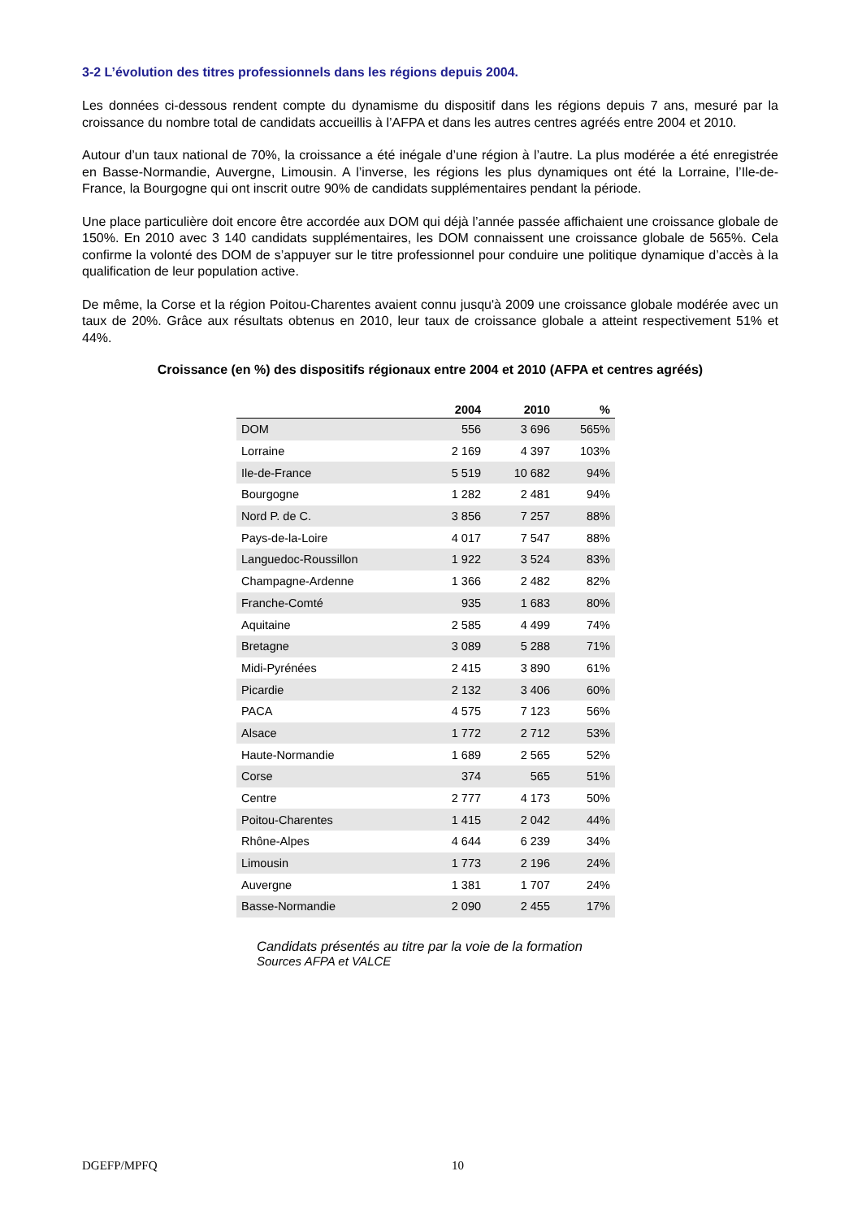3-2 L’évolution des titres professionnels dans les régions depuis 2004.
Les données ci-dessous rendent compte du dynamisme du dispositif dans les régions depuis 7 ans, mesuré par la croissance du nombre total de candidats accueillis à l’AFPA et dans les autres centres agréés entre 2004 et 2010.
Autour d’un taux national de 70%, la croissance a été inégale d’une région à l’autre. La plus modérée a été enregistrée en Basse-Normandie, Auvergne, Limousin. A l’inverse, les régions les plus dynamiques ont été la Lorraine, l’Ile-de-France, la Bourgogne qui ont inscrit outre 90% de candidats supplémentaires pendant la période.
Une place particulière doit encore être accordée aux DOM qui déjà l’année passée affichaient une croissance globale de 150%. En 2010 avec 3 140 candidats supplémentaires, les DOM connaissent une croissance globale de 565%. Cela confirme la volonté des DOM de s’appuyer sur le titre professionnel pour conduire une politique dynamique d’accès à la qualification de leur population active.
De même, la Corse et la région Poitou-Charentes avaient connu jusqu'à 2009 une croissance globale modérée avec un taux de 20%. Grâce aux résultats obtenus en 2010, leur taux de croissance globale a atteint respectivement 51% et 44%.
Croissance (en %) des dispositifs régionaux entre 2004 et 2010 (AFPA et centres agréés)
| | 2004 | 2010 | % |
| --- | --- | --- | --- |
| DOM | 556 | 3 696 | 565% |
| Lorraine | 2 169 | 4 397 | 103% |
| Ile-de-France | 5 519 | 10 682 | 94% |
| Bourgogne | 1 282 | 2 481 | 94% |
| Nord P. de C. | 3 856 | 7 257 | 88% |
| Pays-de-la-Loire | 4 017 | 7 547 | 88% |
| Languedoc-Roussillon | 1 922 | 3 524 | 83% |
| Champagne-Ardenne | 1 366 | 2 482 | 82% |
| Franche-Comté | 935 | 1 683 | 80% |
| Aquitaine | 2 585 | 4 499 | 74% |
| Bretagne | 3 089 | 5 288 | 71% |
| Midi-Pyrénées | 2 415 | 3 890 | 61% |
| Picardie | 2 132 | 3 406 | 60% |
| PACA | 4 575 | 7 123 | 56% |
| Alsace | 1 772 | 2 712 | 53% |
| Haute-Normandie | 1 689 | 2 565 | 52% |
| Corse | 374 | 565 | 51% |
| Centre | 2 777 | 4 173 | 50% |
| Poitou-Charentes | 1 415 | 2 042 | 44% |
| Rhône-Alpes | 4 644 | 6 239 | 34% |
| Limousin | 1 773 | 2 196 | 24% |
| Auvergne | 1 381 | 1 707 | 24% |
| Basse-Normandie | 2 090 | 2 455 | 17% |
Candidats présentés au titre par la voie de la formation
Sources AFPA et VALCE
DGEFP/MPFQ 10